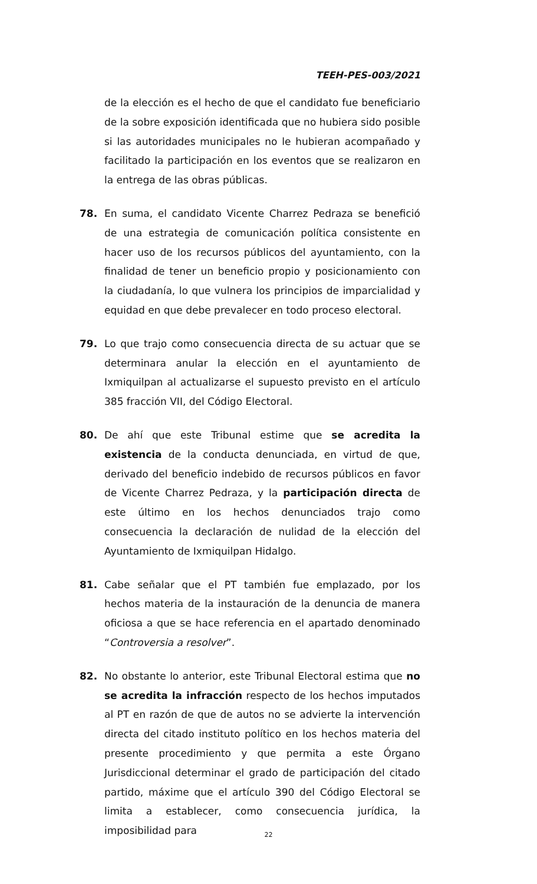TEEH-PES-003/2021
de la elección es el hecho de que el candidato fue beneficiario de la sobre exposición identificada que no hubiera sido posible si las autoridades municipales no le hubieran acompañado y facilitado la participación en los eventos que se realizaron en la entrega de las obras públicas.
78. En suma, el candidato Vicente Charrez Pedraza se benefició de una estrategia de comunicación política consistente en hacer uso de los recursos públicos del ayuntamiento, con la finalidad de tener un beneficio propio y posicionamiento con la ciudadanía, lo que vulnera los principios de imparcialidad y equidad en que debe prevalecer en todo proceso electoral.
79. Lo que trajo como consecuencia directa de su actuar que se determinara anular la elección en el ayuntamiento de Ixmiquilpan al actualizarse el supuesto previsto en el artículo 385 fracción VII, del Código Electoral.
80. De ahí que este Tribunal estime que se acredita la existencia de la conducta denunciada, en virtud de que, derivado del beneficio indebido de recursos públicos en favor de Vicente Charrez Pedraza, y la participación directa de este último en los hechos denunciados trajo como consecuencia la declaración de nulidad de la elección del Ayuntamiento de Ixmiquilpan Hidalgo.
81. Cabe señalar que el PT también fue emplazado, por los hechos materia de la instauración de la denuncia de manera oficiosa a que se hace referencia en el apartado denominado “Controversia a resolver”.
82. No obstante lo anterior, este Tribunal Electoral estima que no se acredita la infracción respecto de los hechos imputados al PT en razón de que de autos no se advierte la intervención directa del citado instituto político en los hechos materia del presente procedimiento y que permita a este Órgano Jurisdiccional determinar el grado de participación del citado partido, máxime que el artículo 390 del Código Electoral se limita a establecer, como consecuencia jurídica, la imposibilidad para
22